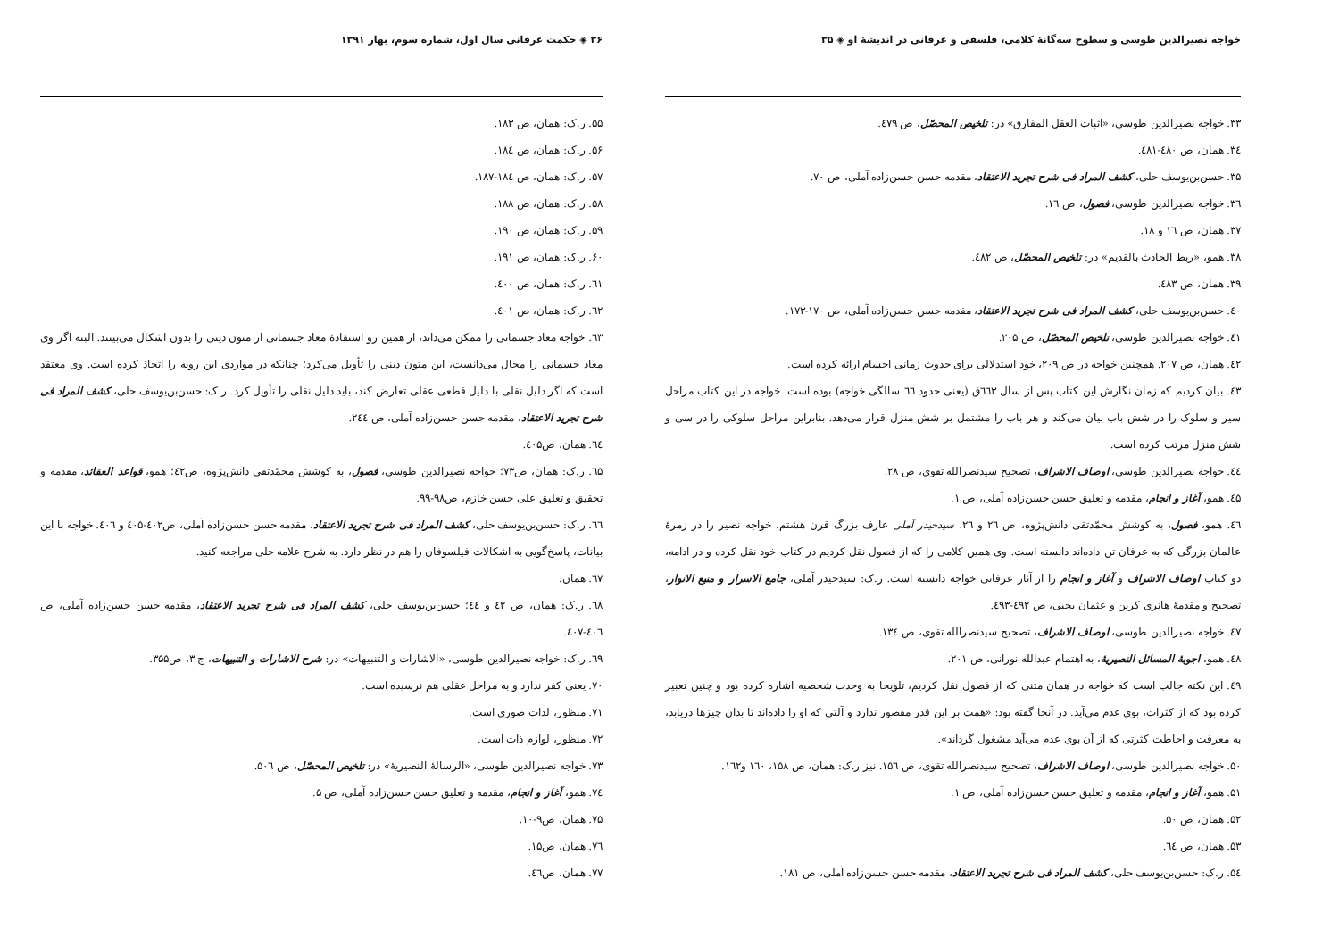۳۶ ◈ حکمت عرفانی سال اول، شماره سوم، بهار ۱۳۹۱
۵۵. ر.ک: همان، ص ۱۸۳.
۵۶. ر.ک: همان، ص ۱۸٤.
۵۷. ر.ک: همان، ص ۱۸٤-۱۸۷.
۵۸. ر.ک: همان، ص ۱۸۸.
۵۹. ر.ک: همان، ص ۱۹۰.
۶۰. ر.ک: همان، ص ۱۹۱.
٦۱. ر.ک: همان، ص ٤۰۰.
٦۲. ر.ک: همان، ص ٤۰۱.
٦۳. خواجه معاد جسمانی را ممکن می‌داند، از همین رو استفادهٔ معاد جسمانی از متون دینی را بدون اشکال می‌بینند. البته اگر وی معاد جسمانی را محال می‌دانست، این متون دینی را تأویل می‌کرد؛ چنانکه در مواردی این رویه را اتخاذ کرده است. وی معتقد است که اگر دلیل نقلی با دلیل قطعی عقلی تعارض کند، باید دلیل نقلی را تأویل کرد. ر.ک: حسن‌بن‌یوسف حلی، کشف المراد فی شرح تجرید الاعتقاد، مقدمه حسن حسن‌زاده آملی، ص ۲٤٤.
٦٤. همان، ص٤۰۵.
٦۵. ر.ک: همان، ص۷۳؛ خواجه نصیرالدین طوسی، فصول، به کوشش محمّدتقی دانش‌پژوه، ص٤۲؛ همو، قواعد العقائد، مقدمه و تحقیق و تعلیق علی حسن خازم، ص۹۸-۹۹.
٦٦. ر.ک: حسن‌بن‌یوسف حلی، کشف المراد فی شرح تجرید الاعتقاد، مقدمه حسن حسن‌زاده آملی، ص٤۰۲-٤۰۵ و ٤۰٦. خواجه با این بیانات، پاسخ‌گویی به اشکالات فیلسوفان را هم در نظر دارد. به شرح علامه حلی مراجعه کنید.
٦۷. همان.
٦۸. ر.ک: همان، ص ٤۲ و ٤٤؛ حسن‌بن‌یوسف حلی، کشف المراد فی شرح تجرید الاعتقاد، مقدمه حسن حسن‌زاده آملی، ص ٤۰٦-٤۰۷.
٦۹. ر.ک: خواجه نصیرالدین طوسی، «الاشارات و التنبیهات» در: شرح الاشارات و التنبیهات، ج ۳، ص۳۵۵.
۷۰. یعنی کفر ندارد و به مراحل عقلی هم نرسیده است.
۷۱. منظور، لذات صوری است.
۷۲. منظور، لوازم ذات است.
۷۳. خواجه نصیرالدین طوسی، «الرسالهٔ النصیریهٔ» در: تلخیص المحصّل، ص ۵۰٦.
۷٤. همو، آغاز و انجام، مقدمه و تعلیق حسن حسن‌زاده آملی، ص ۵.
۷۵. همان، ص۹-۱۰.
۷٦. همان، ص۱۵.
۷۷. همان، ص٤٦.
خواجه نصیرالدین طوسی و سطوح سه‌گانهٔ کلامی، فلسفی و عرفانی در اندیشهٔ او ◈ ۳۵
۳۳. خواجه نصیرالدین طوسی، «اثبات العقل المفارق» در: تلخیص المحصّل، ص ٤۷۹.
۳٤. همان، ص ٤۸۰-٤۸۱.
۳۵. حسن‌بن‌یوسف حلی، کشف المراد فی شرح تجرید الاعتقاد، مقدمه حسن حسن‌زاده آملی، ص ۷۰.
۳٦. خواجه نصیرالدین طوسی، فصول، ص ۱٦.
۳۷. همان، ص ۱٦ و ۱۸.
۳۸. همو، «ربط الحادث بالقدیم» در: تلخیص المحصّل، ص ٤۸۲.
۳۹. همان، ص ٤۸۳.
٤۰. حسن‌بن‌یوسف حلی، کشف المراد فی شرح تجرید الاعتقاد، مقدمه حسن حسن‌زاده آملی، ص ۱۷۰-۱۷۳.
٤۱. خواجه نصیرالدین طوسی، تلخیص المحصّل، ص ۲۰۵.
٤۲. همان، ص ۲۰۷. همچنین خواجه در ص ۲۰۹، خود استدلالی برای حدوث زمانی اجسام ارائه کرده است.
٤۳. بیان کردیم که زمان نگارش این کتاب پس از سال ٦٦۳ق (یعنی حدود ٦٦ سالگی خواجه) بوده است. خواجه در این کتاب مراحل سیر و سلوک را در شش باب بیان می‌کند و هر باب را مشتمل بر شش منزل قرار می‌دهد. بنابراین مراحل سلوکی را در سی و شش منزل مرتب کرده است.
٤٤. خواجه نصیرالدین طوسی، اوصاف الاشراف، تصحیح سیدنصرالله تقوی، ص ۲۸.
٤۵. همو، آغاز و انجام، مقدمه و تعلیق حسن حسن‌زاده آملی، ص ۱.
٤٦. همو، فصول، به کوشش محمّدتقی دانش‌پژوه، ص ۲٦ و ۲٦. سیدحیدر آملی عارف بزرگ قرن هشتم، خواجه نصیر را در زمرهٔ عالمان بزرگی که به عرفان تن داده‌اند دانسته است. وی همین کلامی را که از فصول نقل کردیم در کتاب خود نقل کرده و در ادامه، دو کتاب اوصاف الاشراف و آغاز و انجام را از آثار عرفانی خواجه دانسته است. ر.ک: سیدحیدر آملی، جامع الاسرار و منبع الانوار، تصحیح و مقدمهٔ هانری کربن و عثمان یحیی، ص ٤۹۲-٤۹۳.
٤۷. خواجه نصیرالدین طوسی، اوصاف الاشراف، تصحیح سیدنصرالله تقوی، ص ۱۳٤.
٤۸. همو، اجوبهٔ المسائل النصیریهٔ، به اهتمام عبدالله نورانی، ص ۲۰۱.
٤۹. این نکته جالب است که خواجه در همان متنی که از فصول نقل کردیم، تلویحا به وحدت شخصیه اشاره کرده بود و چنین تعبیر کرده بود که از کثرات، بوی عدم می‌آید. در آنجا گفته بود: «همت بر این قدر مقصور ندارد و آلتی که او را داده‌اند تا بدان چیزها دریابد، به معرفت و احاطت کثرتی که از آن بوی عدم می‌آید مشغول گرداند».
۵۰. خواجه نصیرالدین طوسی، اوصاف الاشراف، تصحیح سیدنصرالله تقوی، ص ۱۵٦. نیز ر.ک: همان، ص ۱۵۸، ۱٦۰ و۱٦۲.
۵۱. همو، آغاز و انجام، مقدمه و تعلیق حسن حسن‌زاده آملی، ص ۱.
۵۲. همان، ص ۵۰.
۵۳. همان، ص ٦٤.
۵٤. ر.ک: حسن‌بن‌یوسف حلی، کشف المراد فی شرح تجرید الاعتقاد، مقدمه حسن حسن‌زاده آملی، ص ۱۸۱.